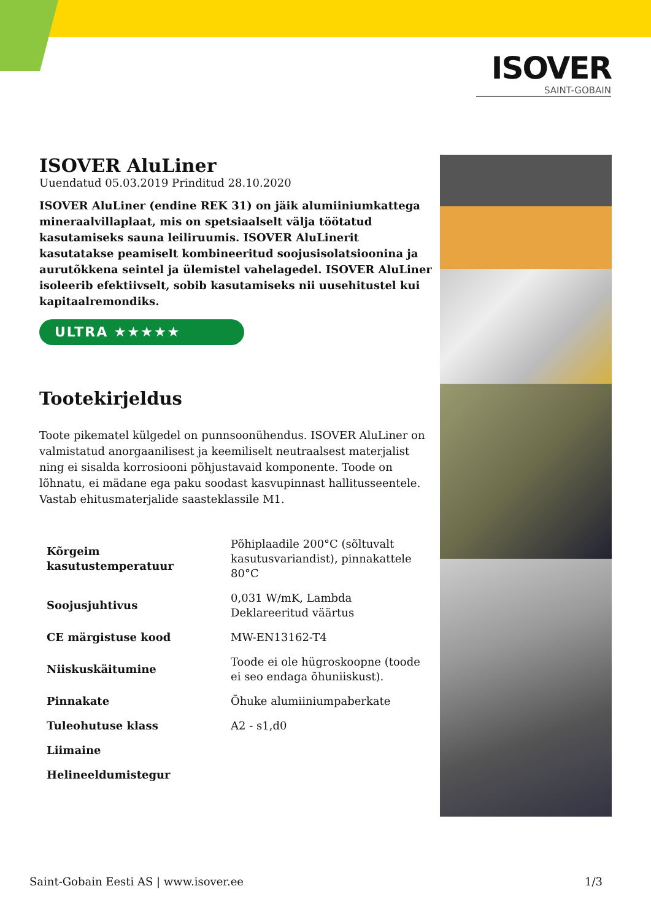ISOVER
SAINT-GOBAIN
ISOVER AluLiner
Uuendatud 05.03.2019 Prinditud 28.10.2020
ISOVER AluLiner (endine REK 31) on jäik alumiiniumkattega mineraalvillaplaat, mis on spetsiaalselt välja töötatud kasutamiseks sauna leiliruumis. ISOVER AluLinerit kasutatakse peamiselt kombineeritud soojusisolatsioonina ja aurutõkkena seintel ja ülemistel vahelagedel. ISOVER AluLiner isoleerib efektiivselt, sobib kasutamiseks nii uusehitustel kui kapitaalremondiks.
ULTRA ★★★★★
Tootekirjeldus
Toote pikematel külgedel on punnsoonühendus. ISOVER AluLiner on valmistatud anorgaanilisest ja keemiliselt neutraalsest materjalist ning ei sisalda korrosiooni põhjustavaid komponente. Toode on lõhnatu, ei mädane ega paku soodast kasvupinnast hallitusseentele. Vastab ehitusmaterjalide saasteklassile M1.
| Kõrgeim kasutustemperatuur | Põhiplaadile 200°C (sõltuvalt kasutusvariandist), pinnakattele 80°C |
| Soojusjuhtivus | 0,031 W/mK, Lambda Deklareeritud väärtus |
| CE märgistuse kood | MW-EN13162-T4 |
| Niiskuskäitumine | Toode ei ole hügroskoopne (toode ei seo endaga õhuniiskust). |
| Pinnakate | Õhuke alumiiniumpaberkate |
| Tuleohutuse klass | A2 - s1,d0 |
| Liimaine | |
| Helineeldumistegur | |
Saint-Gobain Eesti AS | www.isover.ee 1/3